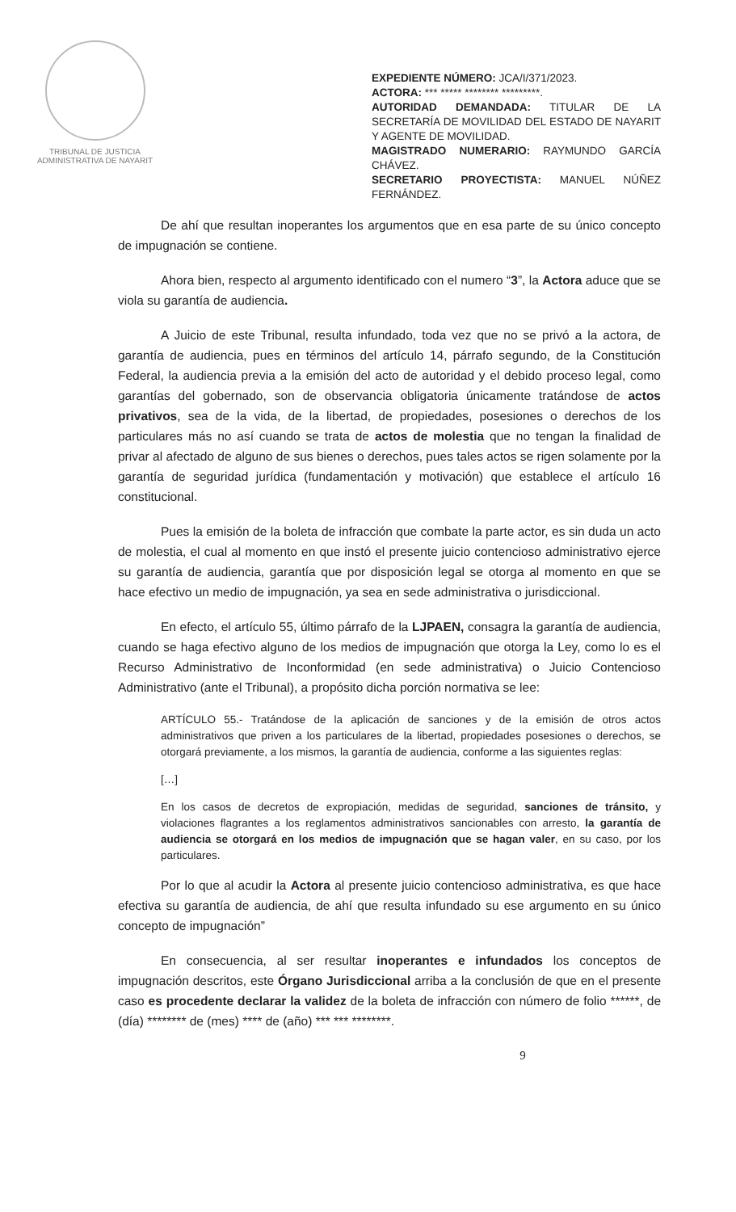TRIBUNAL DE JUSTICIA
ADMINISTRATIVA DE NAYARIT
EXPEDIENTE NÚMERO: JCA/I/371/2023.
ACTORA: *** ***** ******** *********.
AUTORIDAD DEMANDADA: TITULAR DE LA SECRETARÍA DE MOVILIDAD DEL ESTADO DE NAYARIT Y AGENTE DE MOVILIDAD.
MAGISTRADO NUMERARIO: RAYMUNDO GARCÍA CHÁVEZ.
SECRETARIO PROYECTISTA: MANUEL NÚÑEZ FERNÁNDEZ.
De ahí que resultan inoperantes los argumentos que en esa parte de su único concepto de impugnación se contiene.
Ahora bien, respecto al argumento identificado con el numero “3”, la Actora aduce que se viola su garantía de audiencia.
A Juicio de este Tribunal, resulta infundado, toda vez que no se privó a la actora, de garantía de audiencia, pues en términos del artículo 14, párrafo segundo, de la Constitución Federal, la audiencia previa a la emisión del acto de autoridad y el debido proceso legal, como garantías del gobernado, son de observancia obligatoria únicamente tratándose de actos privativos, sea de la vida, de la libertad, de propiedades, posesiones o derechos de los particulares más no así cuando se trata de actos de molestia que no tengan la finalidad de privar al afectado de alguno de sus bienes o derechos, pues tales actos se rigen solamente por la garantía de seguridad jurídica (fundamentación y motivación) que establece el artículo 16 constitucional.
Pues la emisión de la boleta de infracción que combate la parte actor, es sin duda un acto de molestia, el cual al momento en que instó el presente juicio contencioso administrativo ejerce su garantía de audiencia, garantía que por disposición legal se otorga al momento en que se hace efectivo un medio de impugnación, ya sea en sede administrativa o jurisdiccional.
En efecto, el artículo 55, último párrafo de la LJPAEN, consagra la garantía de audiencia, cuando se haga efectivo alguno de los medios de impugnación que otorga la Ley, como lo es el Recurso Administrativo de Inconformidad (en sede administrativa) o Juicio Contencioso Administrativo (ante el Tribunal), a propósito dicha porción normativa se lee:
ARTÍCULO 55.- Tratándose de la aplicación de sanciones y de la emisión de otros actos administrativos que priven a los particulares de la libertad, propiedades posesiones o derechos, se otorgará previamente, a los mismos, la garantía de audiencia, conforme a las siguientes reglas:
[…]
En los casos de decretos de expropiación, medidas de seguridad, sanciones de tránsito, y violaciones flagrantes a los reglamentos administrativos sancionables con arresto, la garantía de audiencia se otorgará en los medios de impugnación que se hagan valer, en su caso, por los particulares.
Por lo que al acudir la Actora al presente juicio contencioso administrativa, es que hace efectiva su garantía de audiencia, de ahí que resulta infundado su ese argumento en su único concepto de impugnación”
En consecuencia, al ser resultar inoperantes e infundados los conceptos de impugnación descritos, este Órgano Jurisdiccional arriba a la conclusión de que en el presente caso es procedente declarar la validez de la boleta de infracción con número de folio ******, de (día) ******** de (mes) **** de (año) *** *** ********.
9